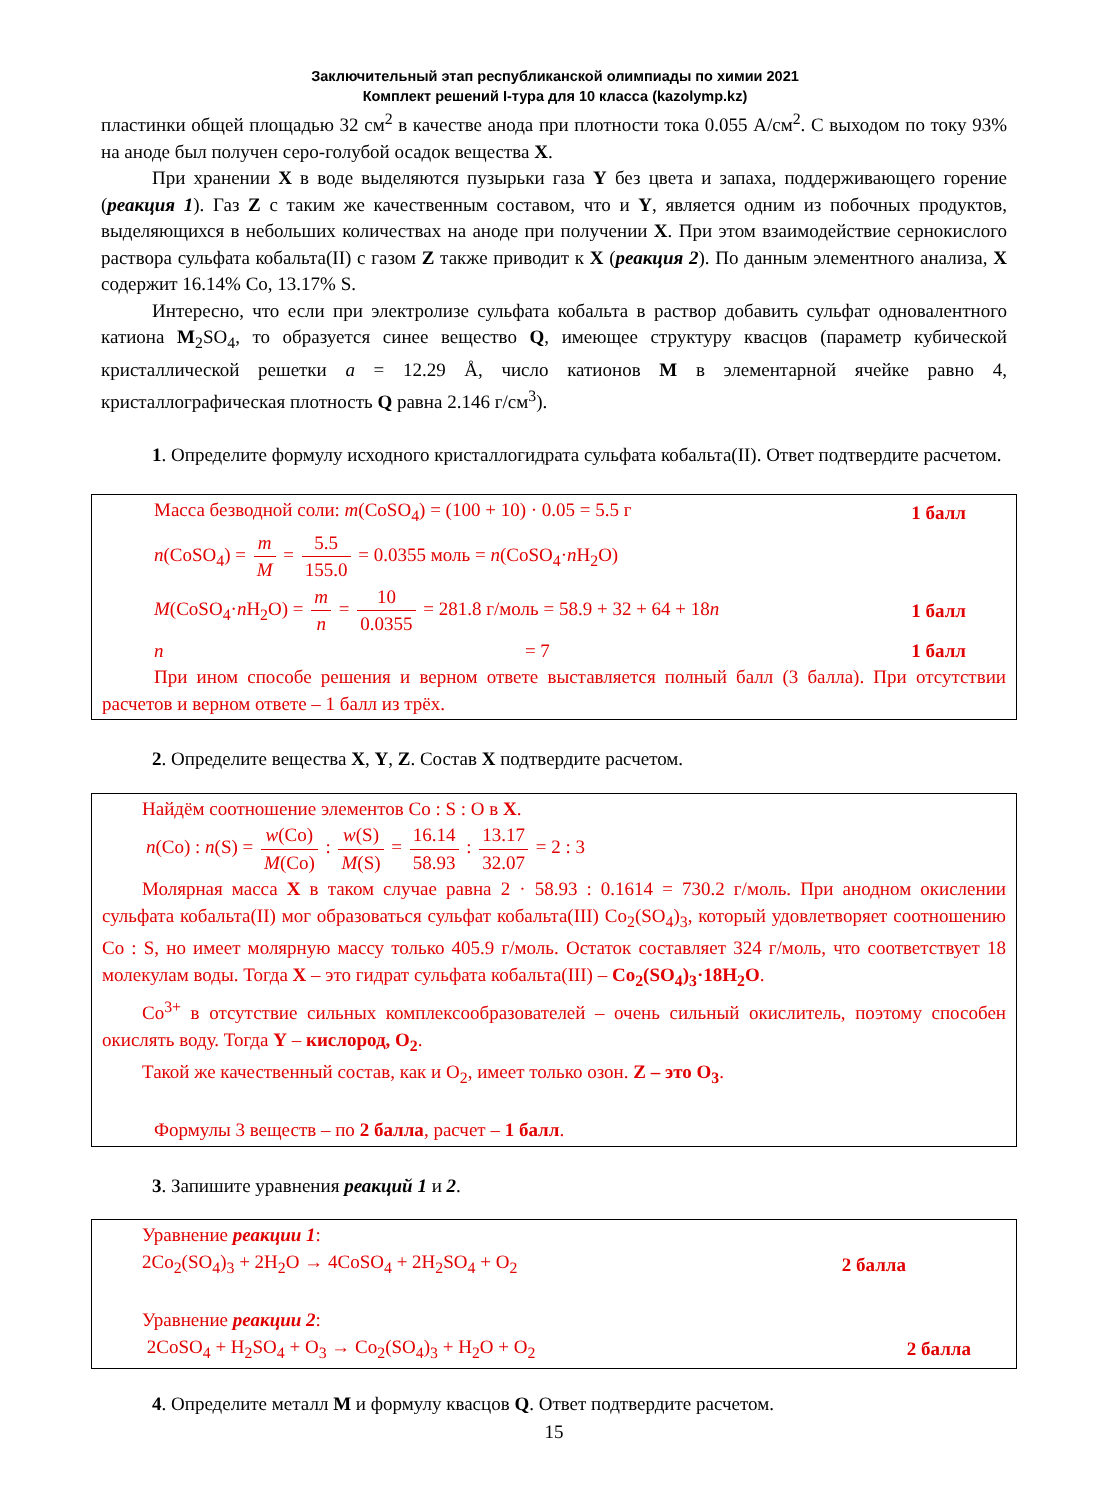Заключительный этап республиканской олимпиады по химии 2021
Комплект решений I-тура для 10 класса (kazolymp.kz)
пластинки общей площадью 32 см<sup>2</sup> в качестве анода при плотности тока 0.055 А/см<sup>2</sup>. С выходом по току 93% на аноде был получен серо-голубой осадок вещества X.
При хранении X в воде выделяются пузырьки газа Y без цвета и запаха, поддерживающего горение (реакция 1). Газ Z с таким же качественным составом, что и Y, является одним из побочных продуктов, выделяющихся в небольших количествах на аноде при получении X. При этом взаимодействие сернокислого раствора сульфата кобальта(II) с газом Z также приводит к X (реакция 2). По данным элементного анализа, X содержит 16.14% Co, 13.17% S.
Интересно, что если при электролизе сульфата кобальта в раствор добавить сульфат одновалентного катиона M<sub>2</sub>SO<sub>4</sub>, то образуется синее вещество Q, имеющее структуру квасцов (параметр кубической кристаллической решетки a = 12.29 Å, число катионов M в элементарной ячейке равно 4, кристаллографическая плотность Q равна 2.146 г/см<sup>3</sup>).
1. Определите формулу исходного кристаллогидрата сульфата кобальта(II). Ответ подтвердите расчетом.
Масса безводной соли: m(CoSO<sub>4</sub>) = (100 + 10) · 0.05 = 5.5 г 1 балл
n(CoSO<sub>4</sub>) = m M = 5.5 155.0 = 0.0355 моль = n(CoSO<sub>4</sub>·n H<sub>2</sub>O)
M(CoSO<sub>4</sub>·n H<sub>2</sub>O) = m n = 10 0.0355 = 281.8 г/моль = 58.9 + 32 + 64 + 18n 1 балл
n = 7 1 балл
При ином способе решения и верном ответе выставляется полный балл (3 балла). При отсутствии расчетов и верном ответе – 1 балл из трёх.
2. Определите вещества X, Y, Z. Состав X подтвердите расчетом.
Найдём соотношение элементов Co : S : O в X.
n(Co) : n(S) = w(Co) M(Co) : w(S) M(S) = 16.14 58.93 : 13.17 32.07 = 2 : 3
Молярная масса X в таком случае равна 2 · 58.93 : 0.1614 = 730.2 г/моль. При анодном окислении сульфата кобальта(II) мог образоваться сульфат кобальта(III) Co<sub>2</sub>(SO<sub>4</sub>)<sub>3</sub>, который удовлетворяет соотношению Co : S, но имеет молярную массу только 405.9 г/моль. Остаток составляет 324 г/моль, что соответствует 18 молекулам воды. Тогда X – это гидрат сульфата кобальта(III) – Co<sub>2</sub>(SO<sub>4</sub>)<sub>3</sub>·18H<sub>2</sub>O.
Co<sup>3+</sup> в отсутствие сильных комплексообразователей – очень сильный окислитель, поэтому способен окислять воду. Тогда Y – кислород, O<sub>2</sub>.
Такой же качественный состав, как и O<sub>2</sub>, имеет только озон. Z – это O<sub>3</sub>.
Формулы 3 веществ – по 2 балла, расчет – 1 балл.
3. Запишите уравнения реакций 1 и 2.
Уравнение реакции 1:
2Co<sub>2</sub>(SO<sub>4</sub>)<sub>3</sub> + 2H<sub>2</sub>O → 4CoSO<sub>4</sub> + 2H<sub>2</sub>SO<sub>4</sub> + O<sub>2</sub> 2 балла
Уравнение реакции 2:
2CoSO<sub>4</sub> + H<sub>2</sub>SO<sub>4</sub> + O<sub>3</sub> → Co<sub>2</sub>(SO<sub>4</sub>)<sub>3</sub> + H<sub>2</sub>O + O<sub>2</sub> 2 балла
4. Определите металл M и формулу квасцов Q. Ответ подтвердите расчетом.
15